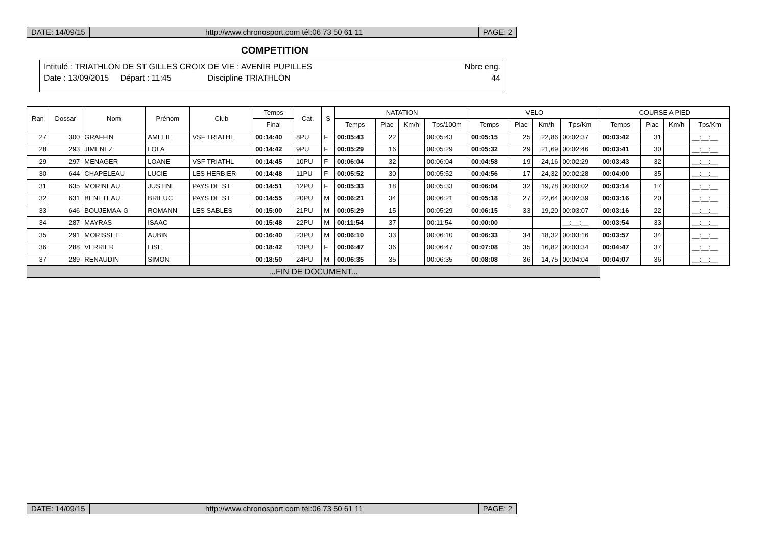DATE: 14/09/15 http://www.chronosport.com tél:06 73 50 61 11
PAGE: 2
COMPETITION
Intitulé : TRIATHLON DE ST GILLES CROIX DE VIE : AVENIR PUPILLES Nbre eng.
Date : 13/09/2015 Départ : 11:45 Discipline TRIATHLON 44
| Ran | Dossar | Nom | Prénom | Club | Temps | Cat. | S | NATATION | | | | VELO | | | | COURSE A PIED | | | |
| --- | --- | --- | --- | --- | --- | --- | --- | --- | --- | --- | --- | --- | --- | --- | --- | --- | --- | --- | --- |
| | | | | | Final | | | Temps | Plac | Km/h | Tps/100m | Temps | Plac | Km/h | Tps/Km | Temps | Plac | Km/h | Tps/Km |
| 27 | 300 | GRAFFIN | AMELIE | VSF TRIATHL | 00:14:40 | 8PU | F | 00:05:43 | 22 | | 00:05:43 | 00:05:15 | 25 | 22,86 | 00:02:37 | 00:03:42 | 31 | | __:__:__ |
| 28 | 293 | JIMENEZ | LOLA | | 00:14:42 | 9PU | F | 00:05:29 | 16 | | 00:05:29 | 00:05:32 | 29 | 21,69 | 00:02:46 | 00:03:41 | 30 | | __:__:__ |
| 29 | 297 | MENAGER | LOANE | VSF TRIATHL | 00:14:45 | 10PU | F | 00:06:04 | 32 | | 00:06:04 | 00:04:58 | 19 | 24,16 | 00:02:29 | 00:03:43 | 32 | | __:__:__ |
| 30 | 644 | CHAPELEAU | LUCIE | LES HERBIER | 00:14:48 | 11PU | F | 00:05:52 | 30 | | 00:05:52 | 00:04:56 | 17 | 24,32 | 00:02:28 | 00:04:00 | 35 | | __:__:__ |
| 31 | 635 | MORINEAU | JUSTINE | PAYS DE ST | 00:14:51 | 12PU | F | 00:05:33 | 18 | | 00:05:33 | 00:06:04 | 32 | 19,78 | 00:03:02 | 00:03:14 | 17 | | __:__:__ |
| 32 | 631 | BENETEAU | BRIEUC | PAYS DE ST | 00:14:55 | 20PU | M | 00:06:21 | 34 | | 00:06:21 | 00:05:18 | 27 | 22,64 | 00:02:39 | 00:03:16 | 20 | | __:__:__ |
| 33 | 646 | BOUJEMAA-G | ROMANN | LES SABLES | 00:15:00 | 21PU | M | 00:05:29 | 15 | | 00:05:29 | 00:06:15 | 33 | 19,20 | 00:03:07 | 00:03:16 | 22 | | __:__:__ |
| 34 | 287 | MAYRAS | ISAAC | | 00:15:48 | 22PU | M | 00:11:54 | 37 | | 00:11:54 | 00:00:00 | | | __:__:__ | 00:03:54 | 33 | | __:__:__ |
| 35 | 291 | MORISSET | AUBIN | | 00:16:40 | 23PU | M | 00:06:10 | 33 | | 00:06:10 | 00:06:33 | 34 | 18,32 | 00:03:16 | 00:03:57 | 34 | | __:__:__ |
| 36 | 288 | VERRIER | LISE | | 00:18:42 | 13PU | F | 00:06:47 | 36 | | 00:06:47 | 00:07:08 | 35 | 16,82 | 00:03:34 | 00:04:47 | 37 | | __:__:__ |
| 37 | 289 | RENAUDIN | SIMON | | 00:18:50 | 24PU | M | 00:06:35 | 35 | | 00:06:35 | 00:08:08 | 36 | 14,75 | 00:04:04 | 00:04:07 | 36 | | __:__:__ |
| ...FIN DE DOCUMENT... | | | | | | | | | | | | | | | | | | | |
DATE: 14/09/15 http://www.chronosport.com tél:06 73 50 61 11
PAGE: 2